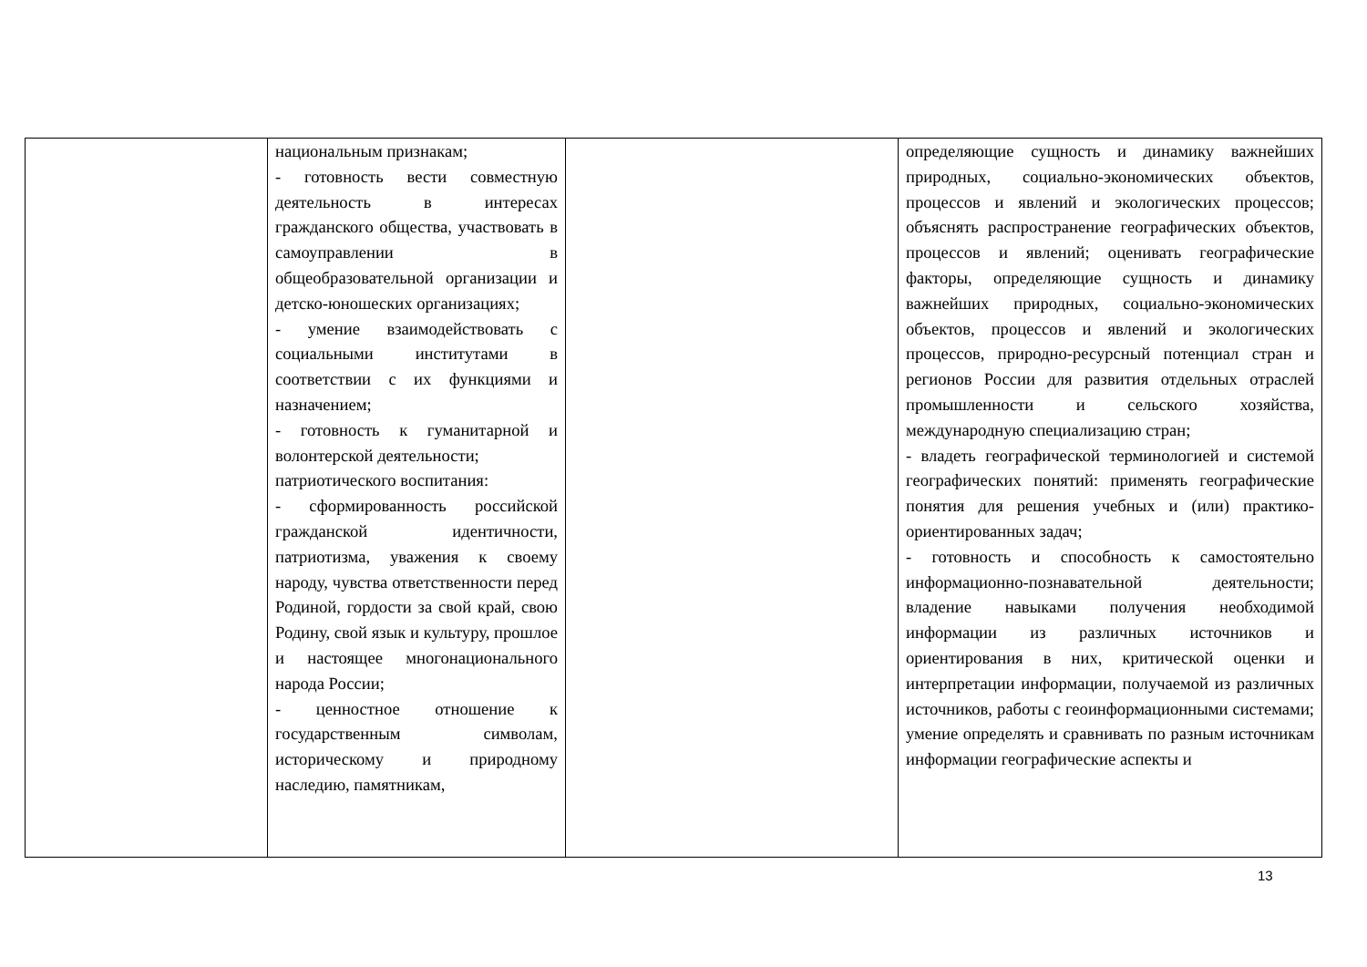| | национальным признакам; - готовность вести совместную деятельность в интересах гражданского общества, участвовать в самоуправлении в общеобразовательной организации и детско-юношеских организациях; - умение взаимодействовать с социальными институтами в соответствии с их функциями и назначением; - готовность к гуманитарной и волонтерской деятельности; патриотического воспитания: - сформированность российской гражданской идентичности, патриотизма, уважения к своему народу, чувства ответственности перед Родиной, гордости за свой край, свою Родину, свой язык и культуру, прошлое и настоящее многонационального народа России; - ценностное отношение к государственным символам, историческому и природному наследию, памятникам, | | определяющие сущность и динамику важнейших природных, социально-экономических объектов, процессов и явлений и экологических процессов; объяснять распространение географических объектов, процессов и явлений; оценивать географические факторы, определяющие сущность и динамику важнейших природных, социально-экономических объектов, процессов и явлений и экологических процессов, природно-ресурсный потенциал стран и регионов России для развития отдельных отраслей промышленности и сельского хозяйства, международную специализацию стран; - владеть географической терминологией и системой географических понятий: применять географические понятия для решения учебных и (или) практико-ориентированных задач; - готовность и способность к самостоятельно информационно-познавательной деятельности; владение навыками получения необходимой информации из различных источников и ориентирования в них, критической оценки и интерпретации информации, получаемой из различных источников, работы с геоинформационными системами; умение определять и сравнивать по разным источникам информации географические аспекты и |
13